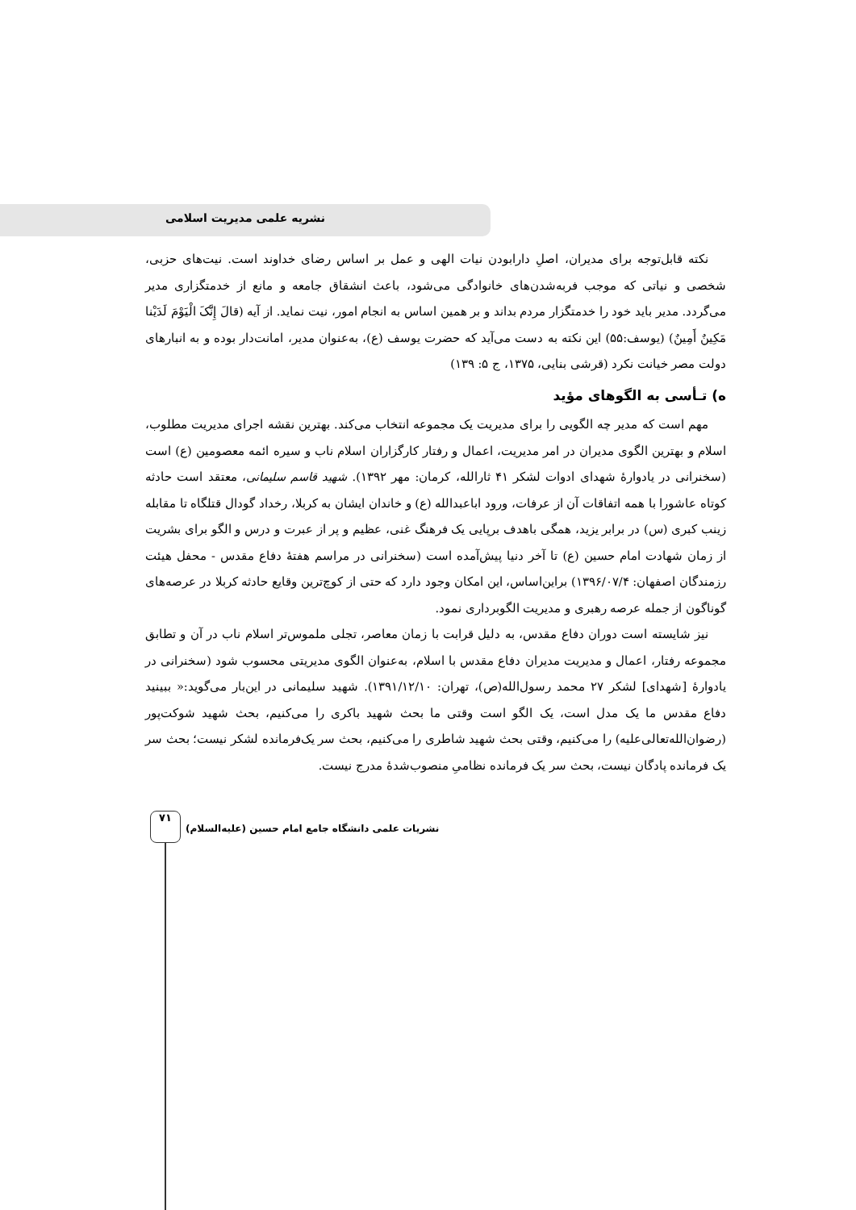نشریه علمی مدیریت اسلامی
نکته قابل‌توجه برای مدیران، اصلِ دارابودن نیات الهی و عمل بر اساس رضای خداوند است. نیت‌های حزبی، شخصی و نیاتی که موجب فربه‌شدن‌های خانوادگی می‌شود، باعث انشقاق جامعه و مانع از خدمتگزاری مدیر می‌گردد. مدیر باید خود را خدمتگزار مردم بداند و بر همین اساس به انجام امور، نیت نماید. از آیه (قالَ إِنَّکَ الْیَوْمَ لَدَیْنا مَکِینٌ أَمِینٌ) (یوسف:۵۵) این نکته به دست می‌آید که حضرت یوسف (ع)، به‌عنوان مدیر، امانت‌دار بوده و به انبارهای دولت مصر خیانت نکرد (قرشی بنایی، ۱۳۷۵، ج ۵: ۱۳۹)
ه) تـأسی به الگوهای مؤید
مهم است که مدیر چه الگویی را برای مدیریت یک مجموعه انتخاب می‌کند. بهترین نقشه اجرای مدیریت مطلوب، اسلام و بهترین الگوی مدیران در امر مدیریت، اعمال و رفتار کارگزاران اسلام ناب و سیره ائمه معصومین (ع) است (سخنرانی در یادوارهٔ شهدای ادوات لشکر ۴۱ ثارالله، کرمان: مهر ۱۳۹۲). شهید قاسم سلیمانی، معتقد است حادثه کوتاه عاشورا با همه اتفاقات آن از عرفات، ورود اباعبدالله (ع) و خاندان ایشان به کربلا، رخداد گودال قتلگاه تا مقابله زینب کبری (س) در برابر یزید، همگی باهدف برپایی یک فرهنگ غنی، عظیم و پر از عبرت و درس و الگو برای بشریت از زمان شهادت امام حسین (ع) تا آخر دنیا پیش‌آمده است (سخنرانی در مراسم هفتهٔ دفاع مقدس - محفل هیئت رزمندگان اصفهان: ۱۳۹۶/۰۷/۴) براین‌اساس، این امکان وجود دارد که حتی از کوچ‌ترین وقایع حادثه کربلا در عرصه‌های گوناگون از جمله عرصه رهبری و مدیریت الگوبرداری نمود.
نیز شایسته است دوران دفاع مقدس، به دلیل قرابت با زمان معاصر، تجلی ملموس‌تر اسلام ناب در آن و تطابق مجموعه رفتار، اعمال و مدیریت مدیران دفاع مقدس با اسلام، به‌عنوان الگوی مدیریتی محسوب شود (سخنرانی در یادوارهٔ [شهدای] لشکر ۲۷ محمد رسول‌الله(ص)، تهران: ۱۳۹۱/۱۲/۱۰). شهید سلیمانی در این‌بار می‌گوید:« ببینید دفاع مقدس ما یک مدل است، یک الگو است وقتی ما بحث شهید باکری را می‌کنیم، بحث شهید شوکت‌پور (رضوان‌الله‌تعالی‌علیه) را می‌کنیم، وقتی بحث شهید شاطری را می‌کنیم، بحث سر یک‌فرمانده لشکر نیست؛ بحث سر یک فرمانده پادگان نیست، بحث سر یک فرمانده نظامیِ منصوب‌شدهٔ مدرج نیست.
۷۱
نشریات علمی دانشگاه جامع امام حسین (علیه‌السلام)